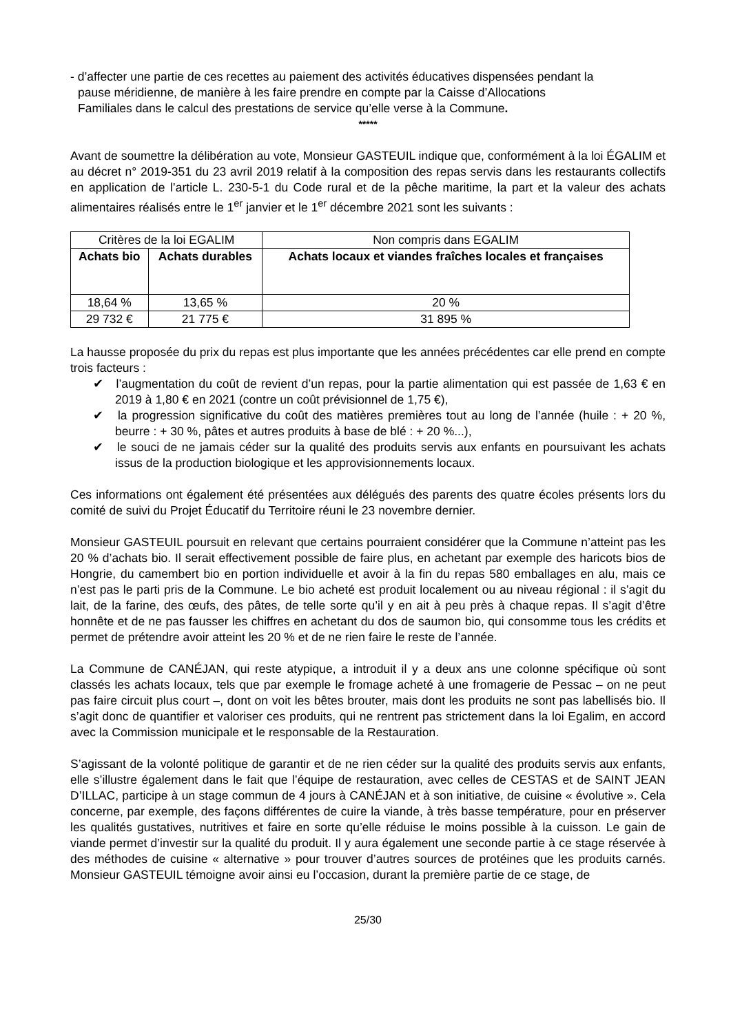- d’affecter une partie de ces recettes au paiement des activités éducatives dispensées pendant la pause méridienne, de manière à les faire prendre en compte par la Caisse d’Allocations Familiales dans le calcul des prestations de service qu’elle verse à la Commune.
*****
Avant de soumettre la délibération au vote, Monsieur GASTEUIL indique que, conformément à la loi ÉGALIM et au décret n° 2019-351 du 23 avril 2019 relatif à la composition des repas servis dans les restaurants collectifs en application de l’article L. 230-5-1 du Code rural et de la pêche maritime, la part et la valeur des achats alimentaires réalisés entre le 1<sup>er</sup> janvier et le 1<sup>er</sup> décembre 2021 sont les suivants :
| Critères de la loi EGALIM | | Non compris dans EGALIM |
| Achats bio | Achats durables | Achats locaux et viandes fraîches locales et françaises |
| 18,64 % | 13,65 % | 20 % |
| 29 732 € | 21 775 € | 31 895 % |
La hausse proposée du prix du repas est plus importante que les années précédentes car elle prend en compte trois facteurs :
✔ l’augmentation du coût de revient d’un repas, pour la partie alimentation qui est passée de 1,63 € en 2019 à 1,80 € en 2021 (contre un coût prévisionnel de 1,75 €),
✔ la progression significative du coût des matières premières tout au long de l’année (huile : + 20 %, beurre : + 30 %, pâtes et autres produits à base de blé : + 20 %...),
✔ le souci de ne jamais céder sur la qualité des produits servis aux enfants en poursuivant les achats issus de la production biologique et les approvisionnements locaux.
Ces informations ont également été présentées aux délégués des parents des quatre écoles présents lors du comité de suivi du Projet Éducatif du Territoire réuni le 23 novembre dernier.
Monsieur GASTEUIL poursuit en relevant que certains pourraient considérer que la Commune n’atteint pas les 20 % d’achats bio. Il serait effectivement possible de faire plus, en achetant par exemple des haricots bios de Hongrie, du camembert bio en portion individuelle et avoir à la fin du repas 580 emballages en alu, mais ce n’est pas le parti pris de la Commune. Le bio acheté est produit localement ou au niveau régional : il s’agit du lait, de la farine, des œufs, des pâtes, de telle sorte qu’il y en ait à peu près à chaque repas. Il s’agit d’être honnête et de ne pas fausser les chiffres en achetant du dos de saumon bio, qui consomme tous les crédits et permet de prétendre avoir atteint les 20 % et de ne rien faire le reste de l’année.
La Commune de CANÉJAN, qui reste atypique, a introduit il y a deux ans une colonne spécifique où sont classés les achats locaux, tels que par exemple le fromage acheté à une fromagerie de Pessac – on ne peut pas faire circuit plus court –, dont on voit les bêtes brouter, mais dont les produits ne sont pas labellisés bio. Il s’agit donc de quantifier et valoriser ces produits, qui ne rentrent pas strictement dans la loi Egalim, en accord avec la Commission municipale et le responsable de la Restauration.
S’agissant de la volonté politique de garantir et de ne rien céder sur la qualité des produits servis aux enfants, elle s’illustre également dans le fait que l’équipe de restauration, avec celles de CESTAS et de SAINT JEAN D’ILLAC, participe à un stage commun de 4 jours à CANÉJAN et à son initiative, de cuisine « évolutive ». Cela concerne, par exemple, des façons différentes de cuire la viande, à très basse température, pour en préserver les qualités gustatives, nutritives et faire en sorte qu’elle réduise le moins possible à la cuisson. Le gain de viande permet d’investir sur la qualité du produit. Il y aura également une seconde partie à ce stage réservée à des méthodes de cuisine « alternative » pour trouver d’autres sources de protéines que les produits carnés. Monsieur GASTEUIL témoigne avoir ainsi eu l’occasion, durant la première partie de ce stage, de
25/30